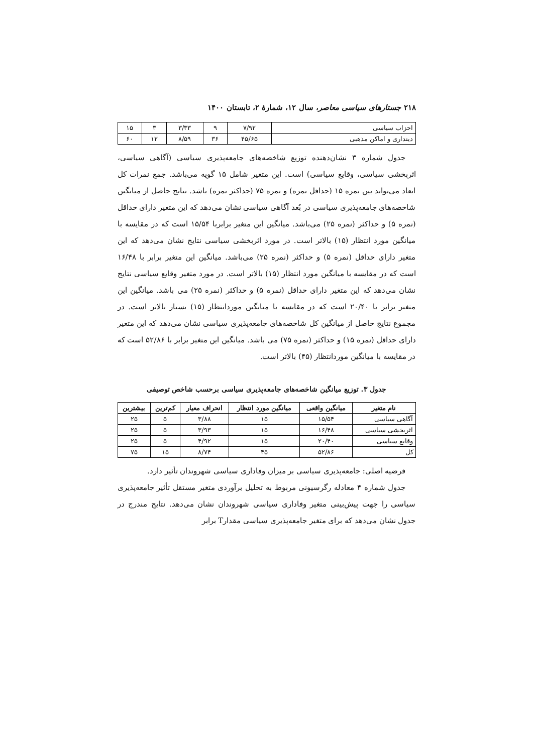۲۱۸ جستارهای سیاسی معاصر، سال ۱۲، شمارهٔ ۲، تابستان ۱۴۰۰
| احزاب سیاسی | ۷/۹۲ | ۹ | ۳/۳۳ | ۳ | ۱۵ |
| دینداری و اماکن مذهبی | ۴۵/۶۵ | ۳۶ | ۸/۵۹ | ۱۲ | ۶۰ |
جدول شماره ۳ نشان‌دهنده توزیع شاخصه‌های جامعه‌پذیری سیاسی (آگاهی سیاسی، اثربخشی سیاسی، وقایع سیاسی) است. این متغیر شامل ۱۵ گویه می‌باشد. جمع نمرات کل ابعاد می‌تواند بین نمره ۱۵ (حداقل نمره) و نمره ۷۵ (حداکثر نمره) باشد. نتایج حاصل از میانگین شاخصه‌های جامعه‌پذیری سیاسی در بُعد آگاهی سیاسی نشان می‌دهد که این متغیر دارای حداقل (نمره ۵) و حداکثر (نمره ۲۵) می‌باشد. میانگین این متغیر برابربا ۱۵/۵۴ است که در مقایسه با میانگین مورد انتظار (۱۵) بالاتر است. در مورد اثربخشی سیاسی نتایج نشان می‌دهد که این متغیر دارای حداقل (نمره ۵) و حداکثر (نمره ۲۵) می‌باشد. میانگین این متغیر برابر با ۱۶/۴۸ است که در مقایسه با میانگین مورد انتظار (۱۵) بالاتر است. در مورد متغیر وقایع سیاسی نتایج نشان می‌دهد که این متغیر دارای حداقل (نمره ۵) و حداکثر (نمره ۲۵) می باشد. میانگین این متغیر برابر با ۲۰/۴۰ است که در مقایسه با میانگین موردانتظار (۱۵) بسیار بالاتر است. در مجموع نتایج حاصل از میانگین کل شاخصه‌های جامعه‌پذیری سیاسی نشان می‌دهد که این متغیر دارای حداقل (نمره ۱۵) و حداکثر (نمره ۷۵) می باشد. میانگین این متغیر برابر با ۵۲/۸۶ است که در مقایسه با میانگین موردانتظار (۴۵) بالاتر است.
جدول ۳. توزیع میانگین شاخصه‌های جامعه‌پذیری سیاسی برحسب شاخص توصیفی
| نام متغیر | میانگین واقعی | میانگین مورد انتظار | انحراف معیار | کم‌ترین | بیشترین |
| --- | --- | --- | --- | --- | --- |
| آگاهی سیاسی | ۱۵/۵۴ | ۱۵ | ۳/۸۸ | ۵ | ۲۵ |
| اثربخشی سیاسی | ۱۶/۴۸ | ۱۵ | ۳/۹۳ | ۵ | ۲۵ |
| وقایع سیاسی | ۲۰/۴۰ | ۱۵ | ۴/۹۲ | ۵ | ۲۵ |
| کل | ۵۲/۸۶ | ۴۵ | ۸/۷۴ | ۱۵ | ۷۵ |
فرضیه اصلی: جامعه‌پذیری سیاسی بر میزان وفاداری سیاسی شهروندان تأثیر دارد.
جدول شماره ۴ معادله رگرسیونی مربوط به تحلیل برآوردی متغیر مستقل تأثیر جامعه‌پذیری سیاسی را جهت پیش‌بینی متغیر وفاداری سیاسی شهروندان نشان می‌دهد. نتایج مندرج در جدول نشان می‌دهد که برای متغیر جامعه‌پذیری سیاسی مقدارT برابر